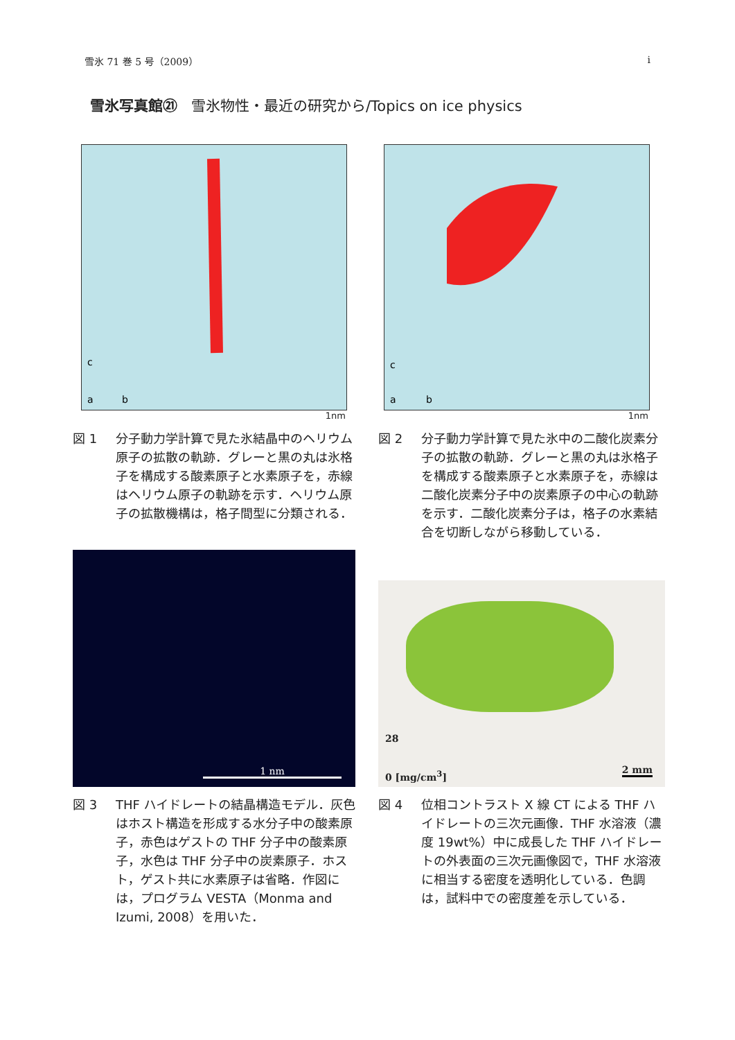雪氷 71 巻 5 号（2009） i
雪氷写真館㉑ 雪氷物性・最近の研究から/Topics on ice physics
c
a
b
1nm
図 1 分子動力学計算で見た氷結晶中のヘリウム原子の拡散の軌跡．グレーと黒の丸は氷格子を構成する酸素原子と水素原子を，赤線はヘリウム原子の軌跡を示す．ヘリウム原子の拡散機構は，格子間型に分類される．
c
a
b
1nm
図 2 分子動力学計算で見た氷中の二酸化炭素分子の拡散の軌跡．グレーと黒の丸は氷格子を構成する酸素原子と水素原子を，赤線は二酸化炭素分子中の炭素原子の中心の軌跡を示す．二酸化炭素分子は，格子の水素結合を切断しながら移動している．
1 nm
図 3 THF ハイドレートの結晶構造モデル．灰色はホスト構造を形成する水分子中の酸素原子，赤色はゲストの THF 分子中の酸素原子，水色は THF 分子中の炭素原子．ホスト，ゲスト共に水素原子は省略．作図には，プログラム VESTA（Monma and Izumi, 2008）を用いた．
28
0 [mg/cm<sup>3</sup>] 2 mm
図 4 位相コントラスト X 線 CT による THF ハイドレートの三次元画像．THF 水溶液（濃度 19wt%）中に成長した THF ハイドレートの外表面の三次元画像図で，THF 水溶液に相当する密度を透明化している．色調は，試料中での密度差を示している．